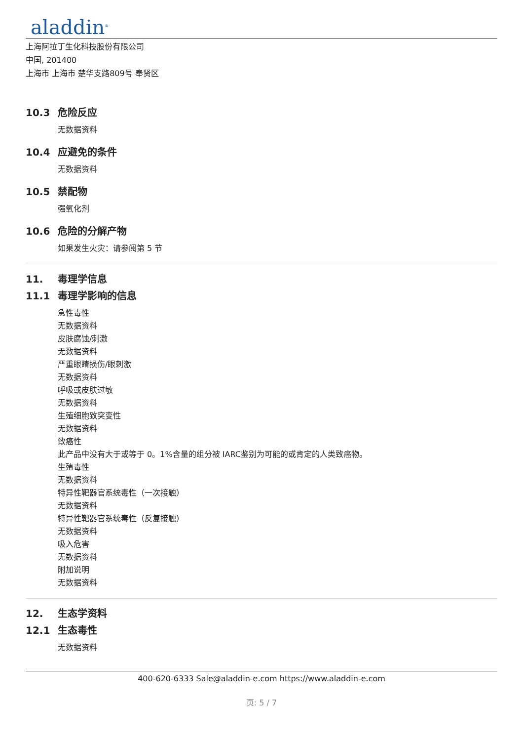aladdin<sup>®</sup>
上海阿拉丁生化科技股份有限公司
中国, 201400
上海市 上海市 楚华支路809号 奉贤区
10.3 危险反应
无数据资料
10.4 应避免的条件
无数据资料
10.5 禁配物
强氧化剂
10.6 危险的分解产物
如果发生火灾：请参阅第 5 节
11. 毒理学信息
11.1 毒理学影响的信息
急性毒性
无数据资料
皮肤腐蚀/刺激
无数据资料
严重眼睛损伤/眼刺激
无数据资料
呼吸或皮肤过敏
无数据资料
生殖细胞致突变性
无数据资料
致癌性
此产品中没有大于或等于 0。1%含量的组分被 IARC鉴别为可能的或肯定的人类致癌物。
生殖毒性
无数据资料
特异性靶器官系统毒性（一次接触）
无数据资料
特异性靶器官系统毒性（反复接触）
无数据资料
吸入危害
无数据资料
附加说明
无数据资料
12. 生态学资料
12.1 生态毒性
无数据资料
400-620-6333 Sale@aladdin-e.com https://www.aladdin-e.com
页: 5 / 7